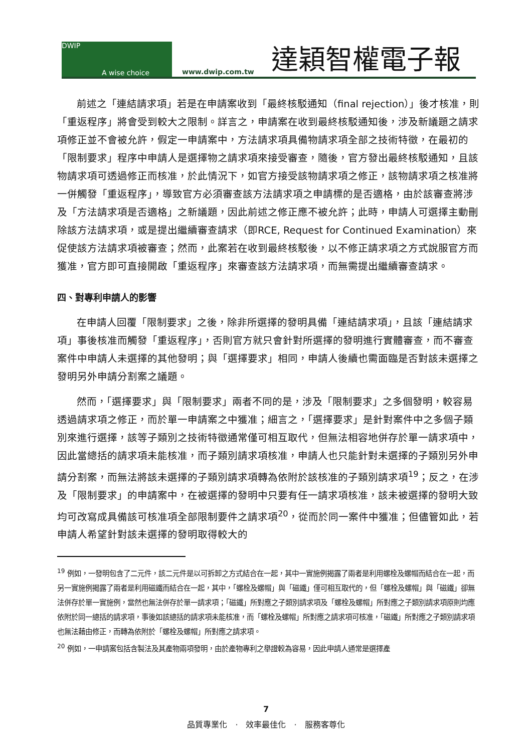DWIP
A wise choice
www.dwip.com.tw
達穎智權電子報
前述之「連結請求項」若是在申請案收到「最終核駁通知（final rejection）」後才核准，則「重返程序」將會受到較大之限制。詳言之，申請案在收到最終核駁通知後，涉及新議題之請求項修正並不會被允許，假定一申請案中，方法請求項具備物請求項全部之技術特徵，在最初的「限制要求」程序中申請人是選擇物之請求項來接受審查，隨後，官方發出最終核駁通知，且該物請求項可透過修正而核准，於此情況下，如官方接受該物請求項之修正，該物請求項之核准將一併觸發「重返程序」，導致官方必須審查該方法請求項之申請標的是否適格，由於該審查將涉及「方法請求項是否適格」之新議題，因此前述之修正應不被允許；此時，申請人可選擇主動刪除該方法請求項，或是提出繼續審查請求（即RCE, Request for Continued Examination）來促使該方法請求項被審查；然而，此案若在收到最終核駁後，以不修正請求項之方式說服官方而獲准，官方即可直接開啟「重返程序」來審查該方法請求項，而無需提出繼續審查請求。
四、對專利申請人的影響
在申請人回覆「限制要求」之後，除非所選擇的發明具備「連結請求項」，且該「連結請求項」事後核准而觸發「重返程序」，否則官方就只會針對所選擇的發明進行實體審查，而不審查案件中申請人未選擇的其他發明；與「選擇要求」相同，申請人後續也需面臨是否對該未選擇之發明另外申請分割案之議題。
然而，「選擇要求」與「限制要求」兩者不同的是，涉及「限制要求」之多個發明，較容易透過請求項之修正，而於單一申請案之中獲准；細言之，「選擇要求」是針對案件中之多個子類別來進行選擇，該等子類別之技術特徵通常僅可相互取代，但無法相容地併存於單一請求項中，因此當總括的請求項未能核准，而子類別請求項核准，申請人也只能針對未選擇的子類別另外申請分割案，而無法將該未選擇的子類別請求項轉為依附於該核准的子類別請求項<sup>19</sup>；反之，在涉及「限制要求」的申請案中，在被選擇的發明中只要有任一請求項核准，該未被選擇的發明大致均可改寫成具備該可核准項全部限制要件之請求項<sup>20</sup>，從而於同一案件中獲准；但儘管如此，若申請人希望針對該未選擇的發明取得較大的
<sup>19</sup> 例如，一發明包含了二元件，該二元件是以可拆卸之方式結合在一起，其中一實施例揭露了兩者是利用螺栓及螺帽而結合在一起，而另一實施例揭露了兩者是利用磁鐵而結合在一起，其中，「螺栓及螺帽」與「磁鐵」僅可相互取代的，但「螺栓及螺帽」與「磁鐵」卻無法併存於單一實施例，當然也無法併存於單一請求項；「磁鐵」所對應之子類別請求項及「螺栓及螺帽」所對應之子類別請求項原則均應依附於同一總括的請求項，事後如該總括的請求項未能核准，而「螺栓及螺帽」所對應之請求項可核准，「磁鐵」所對應之子類別請求項也無法藉由修正，而轉為依附於「螺栓及螺帽」所對應之請求項。
<sup>20</sup> 例如，一申請案包括含製法及其產物兩項發明，由於產物專利之舉證較為容易，因此申請人通常是選擇產
7
品質專業化　·　效率最佳化　·　服務客尊化